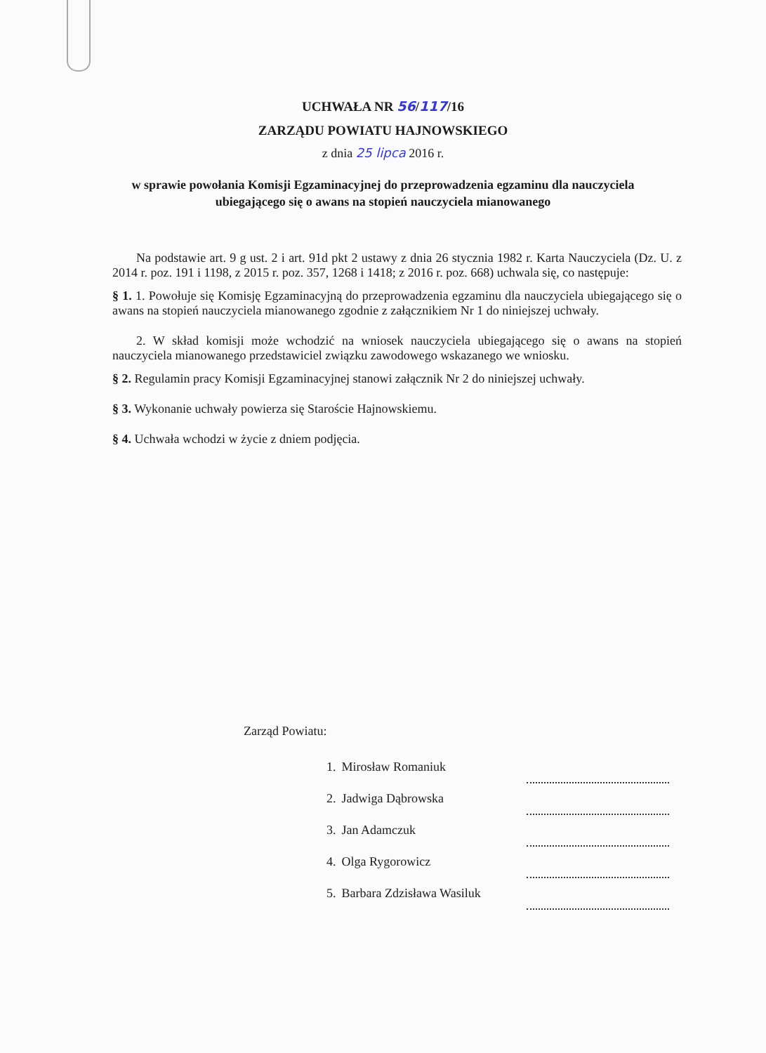UCHWAŁA NR 56/117/16
ZARZĄDU POWIATU HAJNOWSKIEGO
z dnia 25 lipca 2016 r.
w sprawie powołania Komisji Egzaminacyjnej do przeprowadzenia egzaminu dla nauczyciela ubiegającego się o awans na stopień nauczyciela mianowanego
Na podstawie art. 9 g ust. 2 i art. 91d pkt 2 ustawy z dnia 26 stycznia 1982 r. Karta Nauczyciela (Dz. U. z 2014 r. poz. 191 i 1198, z 2015 r. poz. 357, 1268 i 1418; z 2016 r. poz. 668) uchwala się, co następuje:
§ 1. 1. Powołuje się Komisję Egzaminacyjną do przeprowadzenia egzaminu dla nauczyciela ubiegającego się o awans na stopień nauczyciela mianowanego zgodnie z załącznikiem Nr 1 do niniejszej uchwały.
2. W skład komisji może wchodzić na wniosek nauczyciela ubiegającego się o awans na stopień nauczyciela mianowanego przedstawiciel związku zawodowego wskazanego we wniosku.
§ 2. Regulamin pracy Komisji Egzaminacyjnej stanowi załącznik Nr 2 do niniejszej uchwały.
§ 3. Wykonanie uchwały powierza się Staroście Hajnowskiemu.
§ 4. Uchwała wchodzi w życie z dniem podjęcia.
Zarząd Powiatu:
| 1. | Mirosław Romaniuk | |
| 2. | Jadwiga Dąbrowska | |
| 3. | Jan Adamczuk | |
| 4. | Olga Rygorowicz | |
| 5. | Barbara Zdzisława Wasiluk | |